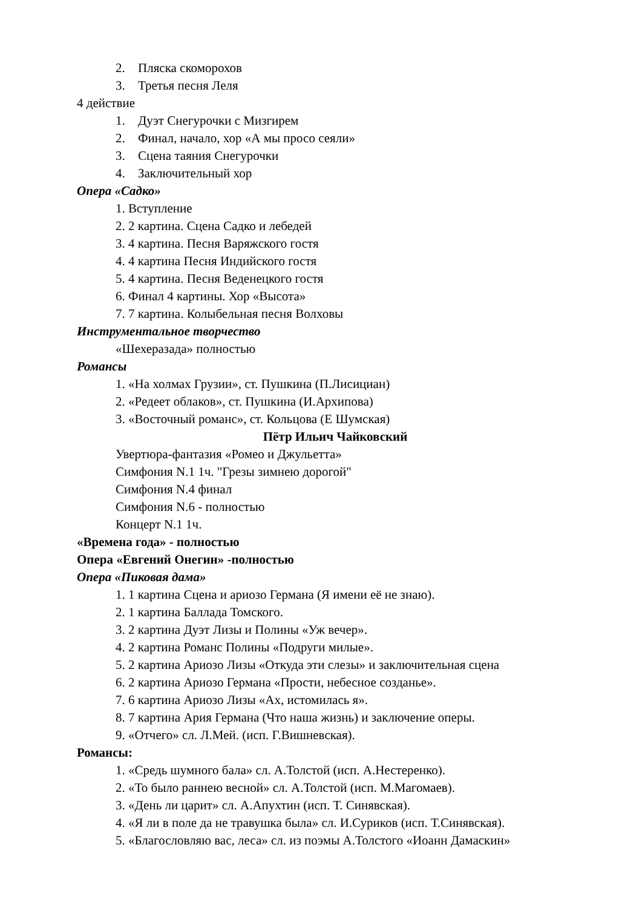2. Пляска скоморохов
3. Третья песня Леля
4 действие
1. Дуэт Снегурочки с Мизгирем
2. Финал, начало, хор «А мы просо сеяли»
3. Сцена таяния Снегурочки
4. Заключительный хор
Опера «Садко»
1. Вступление
2. 2 картина. Сцена Садко и лебедей
3. 4 картина. Песня Варяжского гостя
4. 4 картина Песня Индийского гостя
5. 4 картина. Песня Веденецкого гостя
6. Финал 4 картины. Хор «Высота»
7. 7 картина. Колыбельная песня Волховы
Инструментальное творчество
«Шехеразада» полностью
Романсы
1. «На холмах Грузии», ст. Пушкина (П.Лисициан)
2. «Редеет облаков», ст. Пушкина (И.Архипова)
3. «Восточный романс», ст. Кольцова (Е Шумская)
Пётр Ильич Чайковский
Увертюра-фантазия «Ромео и Джульетта»
Симфония N.1 1ч. "Грезы зимнею дорогой"
Симфония N.4 финал
Симфония N.6 - полностью
Концерт N.1 1ч.
«Времена года» - полностью
Опера «Евгений Онегин» -полностью
Опера «Пиковая дама»
1. 1 картина Сцена и ариозо Германа (Я имени её не знаю).
2. 1 картина Баллада Томского.
3. 2 картина Дуэт Лизы и Полины «Уж вечер».
4. 2 картина Романс Полины «Подруги милые».
5. 2 картина Ариозо Лизы «Откуда эти слезы» и заключительная сцена
6. 2 картина Ариозо Германа «Прости, небесное созданье».
7. 6 картина Ариозо Лизы «Ах, истомилась я».
8. 7 картина Ария Германа (Что наша жизнь) и заключение оперы.
9. «Отчего» сл. Л.Мей. (исп. Г.Вишневская).
Романсы:
1. «Средь шумного бала» сл. А.Толстой (исп. А.Нестеренко).
2. «То было раннею весной» сл. А.Толстой (исп. М.Магомаев).
3. «День ли царит» сл. А.Апухтин (исп. Т. Синявская).
4. «Я ли в поле да не травушка была» сл. И.Суриков (исп. Т.Синявская).
5. «Благословляю вас, леса» сл. из поэмы А.Толстого «Иоанн Дамаскин»